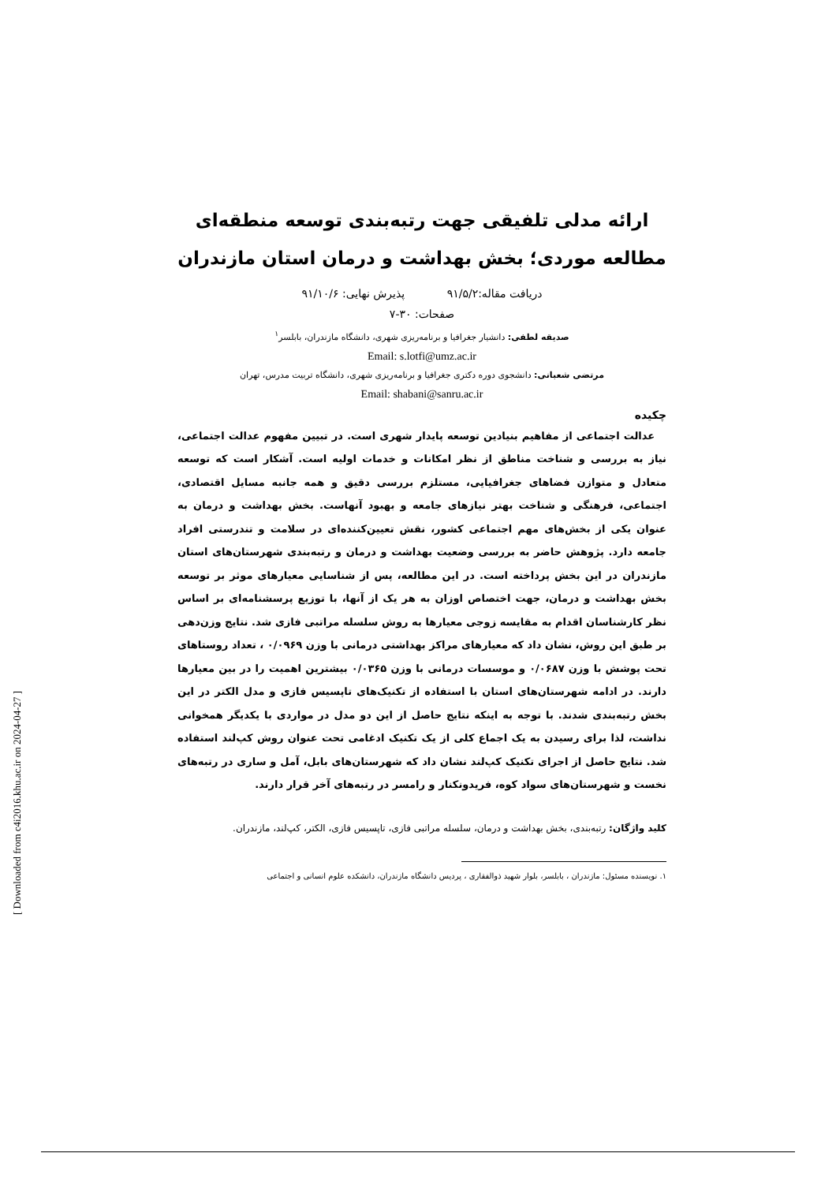ارائه مدلی تلفیقی جهت رتبه‌بندی توسعه منطقه‌ای مطالعه موردی؛ بخش بهداشت و درمان استان مازندران
دریافت مقاله:۹۱/۵/۲ پذیرش نهایی: ۹۱/۱۰/۶
صفحات: ۳۰-۷
صدیقه لطفی: دانشیار جغرافیا و برنامه‌ریزی شهری، دانشگاه مازندران، بابلسر<sup>۱</sup>
Email: s.lotfi@umz.ac.ir
مرتضی شعبانی: دانشجوی دوره دکتری جغرافیا و برنامه‌ریزی شهری، دانشگاه تربیت مدرس، تهران
Email: shabani@sanru.ac.ir
چکیده
عدالت اجتماعی از مفاهیم بنیادین توسعه پایدار شهری است. در تبیین مفهوم عدالت اجتماعی، نیاز به بررسی و شناخت مناطق از نظر امکانات و خدمات اولیه است. آشکار است که توسعه متعادل و متوازن فضاهای جغرافیایی، مستلزم بررسی دقیق و همه جانبه مسایل اقتصادی، اجتماعی، فرهنگی و شناخت بهتر نیازهای جامعه و بهبود آنهاست. بخش بهداشت و درمان به عنوان یکی از بخش‌های مهم اجتماعی کشور، نقش تعیین‌کننده‌ای در سلامت و تندرستی افراد جامعه دارد. پژوهش حاضر به بررسی وضعیت بهداشت و درمان و رتبه‌بندی شهرستان‌های استان مازندران در این بخش پرداخته است. در این مطالعه، پس از شناسایی معیارهای موثر بر توسعه بخش بهداشت و درمان، جهت اختصاص اوزان به هر یک از آنها، با توزیع پرسشنامه‌ای بر اساس نظر کارشناسان اقدام به مقایسه زوجی معیارها به روش سلسله مراتبی فازی شد. نتایج وزن‌دهی بر طبق این روش، نشان داد که معیارهای مراکز بهداشتی درمانی با وزن ۰/۰۹۶۹ ، تعداد روستاهای تحت پوشش با وزن ۰/۰۶۸۷ و موسسات درمانی با وزن ۰/۰۳۶۵ بیشترین اهمیت را در بین معیارها دارند. در ادامه شهرستان‌های استان با استفاده از تکنیک‌های تاپسیس فازی و مدل الکتر در این بخش رتبه‌بندی شدند. با توجه به اینکه نتایج حاصل از این دو مدل در مواردی با یکدیگر همخوانی نداشت، لذا برای رسیدن به یک اجماع کلی از یک تکنیک ادغامی تحت عنوان روش کپ‌لند استفاده شد. نتایج حاصل از اجرای تکنیک کپ‌لند نشان داد که شهرستان‌های بابل، آمل و ساری در رتبه‌های نخست و شهرستان‌های سواد کوه، فریدونکنار و رامسر در رتبه‌های آخر قرار دارند.
کلید واژگان: رتبه‌بندی، بخش بهداشت و درمان، سلسله مراتبی فازی، تاپسیس فازی، الکتر، کپ‌لند، مازندران.
۱. نویسنده مسئول: مازندران ، بابلسر، بلوار شهید ذوالفقاری ، پردیس دانشگاه مازندران، دانشکده علوم انسانی و اجتماعی
[ Downloaded from c4i2016.khu.ac.ir on 2024-04-27 ]